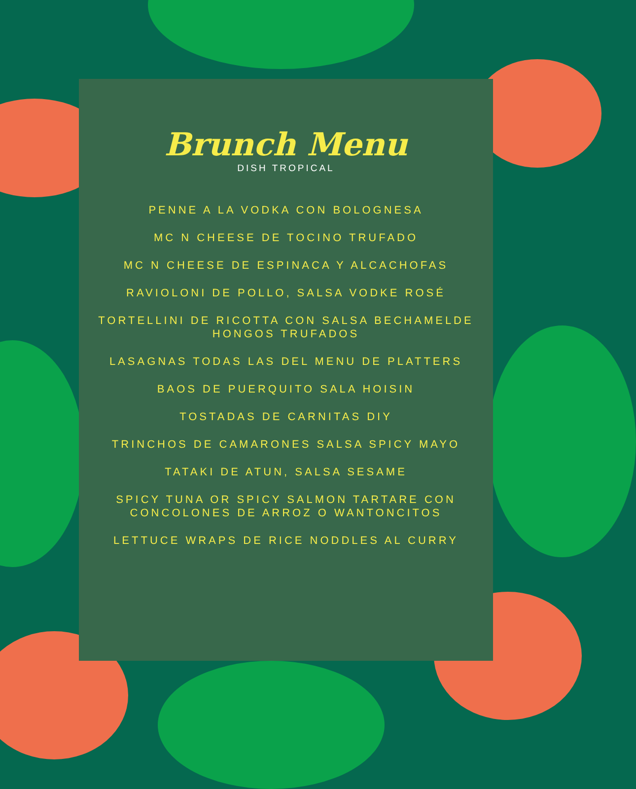Brunch Menu
DISH TROPICAL
PENNE A LA VODKA CON BOLOGNESA
MC N CHEESE DE TOCINO TRUFADO
MC N CHEESE DE ESPINACA Y ALCACHOFAS
RAVIOLONI DE POLLO, SALSA VODKE ROSÉ
TORTELLINI DE RICOTTA CON SALSA BECHAMELDE HONGOS TRUFADOS
LASAGNAS TODAS LAS DEL MENU DE PLATTERS
BAOS DE PUERQUITO SALA HOISIN
TOSTADAS DE CARNITAS DIY
TRINCHOS DE CAMARONES SALSA SPICY MAYO
TATAKI DE ATUN, SALSA SESAME
SPICY TUNA OR SPICY SALMON TARTARE CON CONCOLONES DE ARROZ O WANTONCITOS
LETTUCE WRAPS DE RICE NODDLES AL CURRY